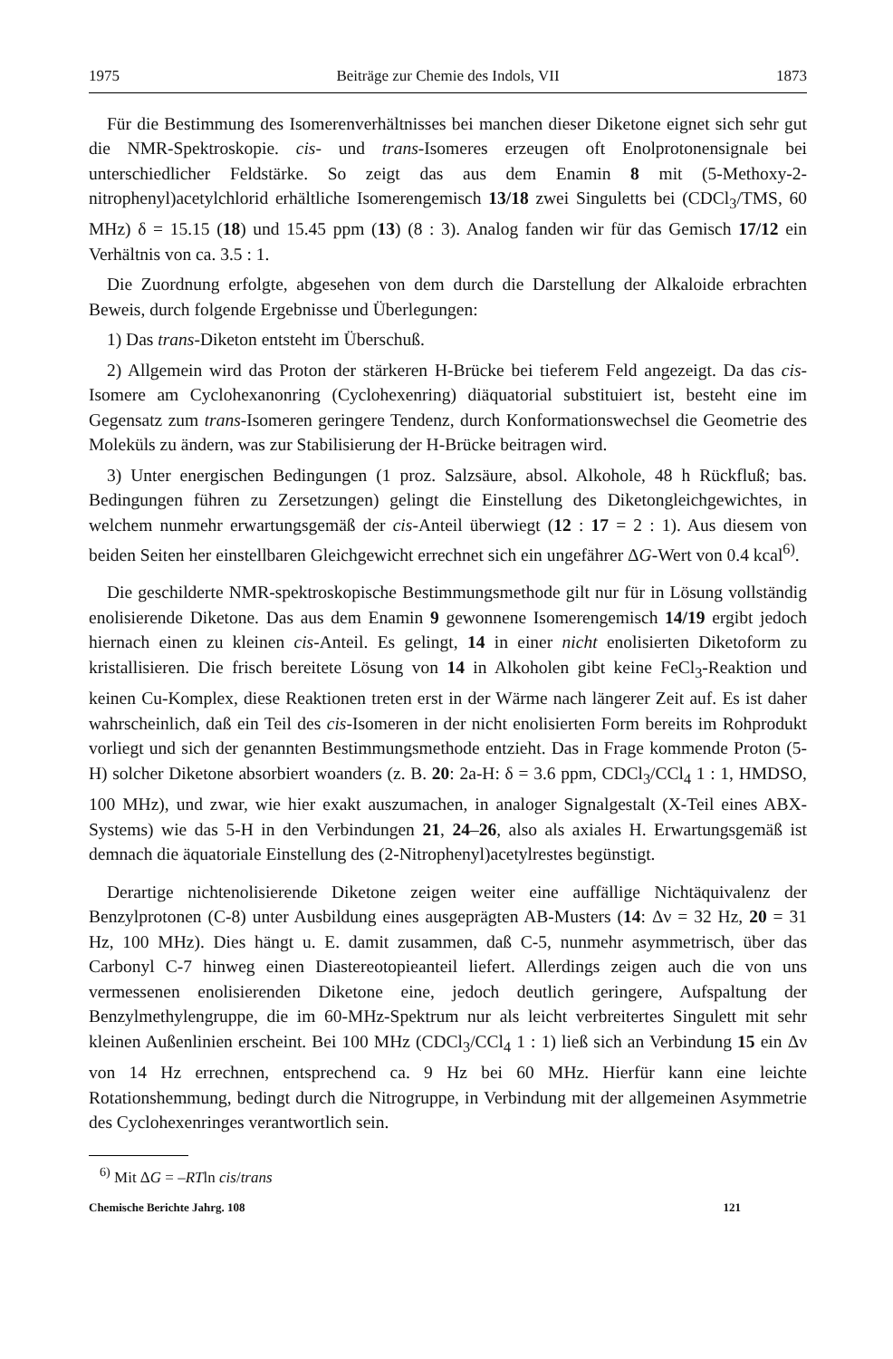1975 Beiträge zur Chemie des Indols, VII 1873
Für die Bestimmung des Isomerenverhältnisses bei manchen dieser Diketone eignet sich sehr gut die NMR-Spektroskopie. cis- und trans-Isomeres erzeugen oft Enolprotonensignale bei unterschiedlicher Feldstärke. So zeigt das aus dem Enamin 8 mit (5-Methoxy-2-nitrophenyl)acetylchlorid erhältliche Isomerengemisch 13/18 zwei Singuletts bei (CDCl<sub>3</sub>/TMS, 60 MHz) δ = 15.15 (18) und 15.45 ppm (13) (8 : 3). Analog fanden wir für das Gemisch 17/12 ein Verhältnis von ca. 3.5 : 1.
Die Zuordnung erfolgte, abgesehen von dem durch die Darstellung der Alkaloide erbrachten Beweis, durch folgende Ergebnisse und Überlegungen:
1) Das trans-Diketon entsteht im Überschuß.
2) Allgemein wird das Proton der stärkeren H-Brücke bei tieferem Feld angezeigt. Da das cis-Isomere am Cyclohexanonring (Cyclohexenring) diäquatorial substituiert ist, besteht eine im Gegensatz zum trans-Isomeren geringere Tendenz, durch Konformationswechsel die Geometrie des Moleküls zu ändern, was zur Stabilisierung der H-Brücke beitragen wird.
3) Unter energischen Bedingungen (1 proz. Salzsäure, absol. Alkohole, 48 h Rückfluß; bas. Bedingungen führen zu Zersetzungen) gelingt die Einstellung des Diketongleichgewichtes, in welchem nunmehr erwartungsgemäß der cis-Anteil überwiegt (12 : 17 = 2 : 1). Aus diesem von beiden Seiten her einstellbaren Gleichgewicht errechnet sich ein ungefährer ΔG-Wert von 0.4 kcal<sup>6)</sup>.
Die geschilderte NMR-spektroskopische Bestimmungsmethode gilt nur für in Lösung vollständig enolisierende Diketone. Das aus dem Enamin 9 gewonnene Isomerengemisch 14/19 ergibt jedoch hiernach einen zu kleinen cis-Anteil. Es gelingt, 14 in einer nicht enolisierten Diketoform zu kristallisieren. Die frisch bereitete Lösung von 14 in Alkoholen gibt keine FeCl<sub>3</sub>-Reaktion und keinen Cu-Komplex, diese Reaktionen treten erst in der Wärme nach längerer Zeit auf. Es ist daher wahrscheinlich, daß ein Teil des cis-Isomeren in der nicht enolisierten Form bereits im Rohprodukt vorliegt und sich der genannten Bestimmungsmethode entzieht. Das in Frage kommende Proton (5-H) solcher Diketone absorbiert woanders (z. B. 20: 2a-H: δ = 3.6 ppm, CDCl<sub>3</sub>/CCl<sub>4</sub> 1 : 1, HMDSO, 100 MHz), und zwar, wie hier exakt auszumachen, in analoger Signalgestalt (X-Teil eines ABX-Systems) wie das 5-H in den Verbindungen 21, 24–26, also als axiales H. Erwartungsgemäß ist demnach die äquatoriale Einstellung des (2-Nitrophenyl)acetylrestes begünstigt.
Derartige nichtenolisierende Diketone zeigen weiter eine auffällige Nichtäquivalenz der Benzylprotonen (C-8) unter Ausbildung eines ausgeprägten AB-Musters (14: Δν = 32 Hz, 20 = 31 Hz, 100 MHz). Dies hängt u. E. damit zusammen, daß C-5, nunmehr asymmetrisch, über das Carbonyl C-7 hinweg einen Diastereotopieanteil liefert. Allerdings zeigen auch die von uns vermessenen enolisierenden Diketone eine, jedoch deutlich geringere, Aufspaltung der Benzylmethylengruppe, die im 60-MHz-Spektrum nur als leicht verbreitertes Singulett mit sehr kleinen Außenlinien erscheint. Bei 100 MHz (CDCl<sub>3</sub>/CCl<sub>4</sub> 1 : 1) ließ sich an Verbindung 15 ein Δν von 14 Hz errechnen, entsprechend ca. 9 Hz bei 60 MHz. Hierfür kann eine leichte Rotationshemmung, bedingt durch die Nitrogruppe, in Verbindung mit der allgemeinen Asymmetrie des Cyclohexenringes verantwortlich sein.
<sup>6)</sup> Mit ΔG = –RTln cis/trans
Chemische Berichte Jahrg. 108 121